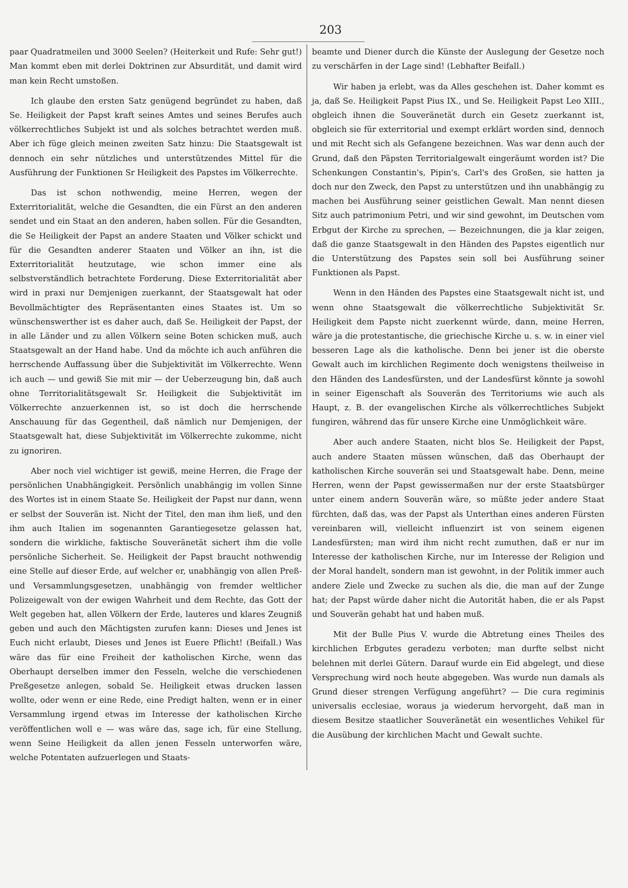203
paar Quadratmeilen und 3000 Seelen? (Heiterkeit und Rufe: Sehr gut!) Man kommt eben mit derlei Doktrinen zur Absurdität, und damit wird man kein Recht umstoßen.
Ich glaube den ersten Satz genügend begründet zu haben, daß Se. Heiligkeit der Papst kraft seines Amtes und seines Berufes auch völkerrechtliches Subjekt ist und als solches betrachtet werden muß. Aber ich füge gleich meinen zweiten Satz hinzu: Die Staatsgewalt ist dennoch ein sehr nützliches und unterstützendes Mittel für die Ausführung der Funktionen Sr Heiligkeit des Papstes im Völkerrechte.
Das ist schon nothwendig, meine Herren, wegen der Exterritorialität, welche die Gesandten, die ein Fürst an den anderen sendet und ein Staat an den anderen, haben sollen. Für die Gesandten, die Se Heiligkeit der Papst an andere Staaten und Völker schickt und für die Gesandten anderer Staaten und Völker an ihn, ist die Exterritorialität heutzutage, wie schon immer eine als selbstverständlich betrachtete Forderung. Diese Exterritorialität aber wird in praxi nur Demjenigen zuerkannt, der Staatsgewalt hat oder Bevollmächtigter des Repräsentanten eines Staates ist. Um so wünschenswerther ist es daher auch, daß Se. Heiligkeit der Papst, der in alle Länder und zu allen Völkern seine Boten schicken muß, auch Staatsgewalt an der Hand habe. Und da möchte ich auch anführen die herrschende Auffassung über die Subjektivität im Völkerrechte. Wenn ich auch — und gewiß Sie mit mir — der Ueberzeugung bin, daß auch ohne Territorialitätsgewalt Sr. Heiligkeit die Subjektivität im Völkerrechte anzuerkennen ist, so ist doch die herrschende Anschauung für das Gegentheil, daß nämlich nur Demjenigen, der Staatsgewalt hat, diese Subjektivität im Völkerrechte zukomme, nicht zu ignoriren.
Aber noch viel wichtiger ist gewiß, meine Herren, die Frage der persönlichen Unabhängigkeit. Persönlich unabhängig im vollen Sinne des Wortes ist in einem Staate Se. Heiligkeit der Papst nur dann, wenn er selbst der Souverän ist. Nicht der Titel, den man ihm ließ, und den ihm auch Italien im sogenannten Garantiegesetze gelassen hat, sondern die wirkliche, faktische Souveränetät sichert ihm die volle persönliche Sicherheit. Se. Heiligkeit der Papst braucht nothwendig eine Stelle auf dieser Erde, auf welcher er, unabhängig von allen Preß- und Versammlungsgesetzen, unabhängig von fremder weltlicher Polizeigewalt von der ewigen Wahrheit und dem Rechte, das Gott der Welt gegeben hat, allen Völkern der Erde, lauteres und klares Zeugniß geben und auch den Mächtigsten zurufen kann: Dieses und Jenes ist Euch nicht erlaubt, Dieses und Jenes ist Euere Pflicht! (Beifall.) Was wäre das für eine Freiheit der katholischen Kirche, wenn das Oberhaupt derselben immer den Fesseln, welche die verschiedenen Preßgesetze anlegen, sobald Se. Heiligkeit etwas drucken lassen wollte, oder wenn er eine Rede, eine Predigt halten, wenn er in einer Versammlung irgend etwas im Interesse der katholischen Kirche veröffentlichen woll e — was wäre das, sage ich, für eine Stellung, wenn Seine Heiligkeit da allen jenen Fesseln unterworfen wäre, welche Potentaten aufzuerlegen und Staats-
beamte und Diener durch die Künste der Auslegung der Gesetze noch zu verschärfen in der Lage sind! (Lebhafter Beifall.)
Wir haben ja erlebt, was da Alles geschehen ist. Daher kommt es ja, daß Se. Heiligkeit Papst Pius IX., und Se. Heiligkeit Papst Leo XIII., obgleich ihnen die Souveränetät durch ein Gesetz zuerkannt ist, obgleich sie für exterritorial und exempt erklärt worden sind, dennoch und mit Recht sich als Gefangene bezeichnen. Was war denn auch der Grund, daß den Päpsten Territorialgewalt eingeräumt worden ist? Die Schenkungen Constantin's, Pipin's, Carl's des Großen, sie hatten ja doch nur den Zweck, den Papst zu unterstützen und ihn unabhängig zu machen bei Ausführung seiner geistlichen Gewalt. Man nennt diesen Sitz auch patrimonium Petri, und wir sind gewohnt, im Deutschen vom Erbgut der Kirche zu sprechen, — Bezeichnungen, die ja klar zeigen, daß die ganze Staatsgewalt in den Händen des Papstes eigentlich nur die Unterstützung des Papstes sein soll bei Ausführung seiner Funktionen als Papst.
Wenn in den Händen des Papstes eine Staatsgewalt nicht ist, und wenn ohne Staatsgewalt die völkerrechtliche Subjektivität Sr. Heiligkeit dem Papste nicht zuerkennt würde, dann, meine Herren, wäre ja die protestantische, die griechische Kirche u. s. w. in einer viel besseren Lage als die katholische. Denn bei jener ist die oberste Gewalt auch im kirchlichen Regimente doch wenigstens theilweise in den Händen des Landesfürsten, und der Landesfürst könnte ja sowohl in seiner Eigenschaft als Souverän des Territoriums wie auch als Haupt, z. B. der evangelischen Kirche als völkerrechtliches Subjekt fungiren, während das für unsere Kirche eine Unmöglichkeit wäre.
Aber auch andere Staaten, nicht blos Se. Heiligkeit der Papst, auch andere Staaten müssen wünschen, daß das Oberhaupt der katholischen Kirche souverän sei und Staatsgewalt habe. Denn, meine Herren, wenn der Papst gewissermaßen nur der erste Staatsbürger unter einem andern Souverän wäre, so müßte jeder andere Staat fürchten, daß das, was der Papst als Unterthan eines anderen Fürsten vereinbaren will, vielleicht influenzirt ist von seinem eigenen Landesfürsten; man wird ihm nicht recht zumuthen, daß er nur im Interesse der katholischen Kirche, nur im Interesse der Religion und der Moral handelt, sondern man ist gewohnt, in der Politik immer auch andere Ziele und Zwecke zu suchen als die, die man auf der Zunge hat; der Papst würde daher nicht die Autorität haben, die er als Papst und Souverän gehabt hat und haben muß.
Mit der Bulle Pius V. wurde die Abtretung eines Theiles des kirchlichen Erbgutes geradezu verboten; man durfte selbst nicht belehnen mit derlei Gütern. Darauf wurde ein Eid abgelegt, und diese Versprechung wird noch heute abgegeben. Was wurde nun damals als Grund dieser strengen Verfügung angeführt? — Die cura regiminis universalis ecclesiae, woraus ja wiederum hervorgeht, daß man in diesem Besitze staatlicher Souveränetät ein wesentliches Vehikel für die Ausübung der kirchlichen Macht und Gewalt suchte.